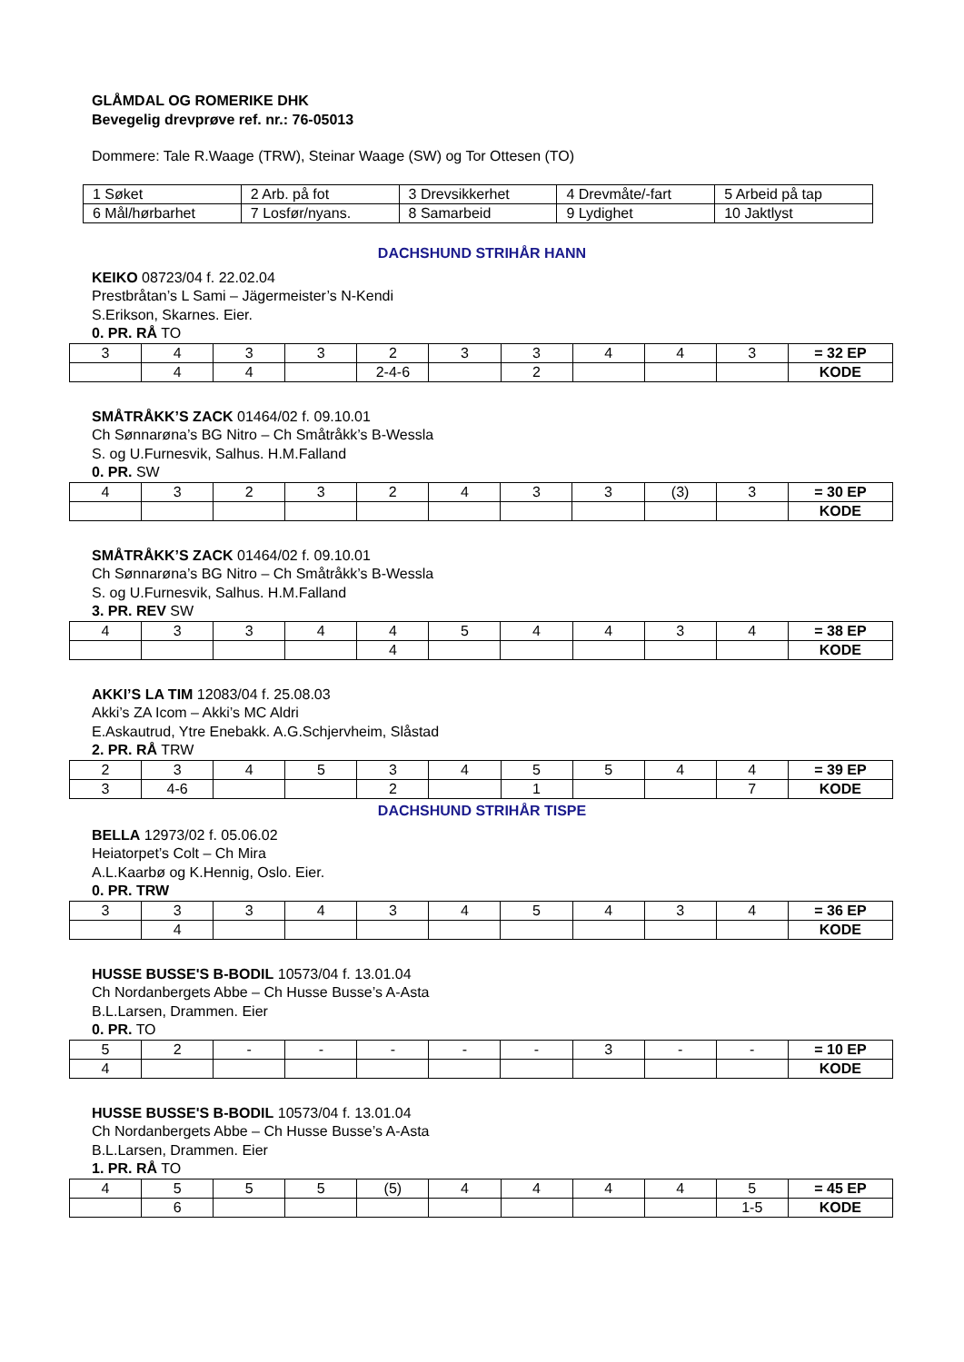GLÅMDAL OG ROMERIKE DHK
Bevegelig drevprøve ref. nr.: 76-05013
Dommere: Tale R.Waage (TRW), Steinar Waage (SW) og Tor Ottesen (TO)
| 1 Søket | 2 Arb. på fot | 3 Drevsikkerhet | 4 Drevmåte/-fart | 5 Arbeid på tap |
| 6 Mål/hørbarhet | 7 Losfør/nyans. | 8 Samarbeid | 9 Lydighet | 10 Jaktlyst |
DACHSHUND STRIHÅR HANN
KEIKO 08723/04 f. 22.02.04
Prestbråtan’s L Sami – Jägermeister’s N-Kendi
S.Erikson, Skarnes. Eier.
0. PR. RÅ TO
| 3 | 4 | 3 | 3 | 2 | 3 | 3 | 4 | 4 | 3 | = 32 EP |
| | 4 | 4 | | 2-4-6 | | 2 | | | | KODE |
SMÅTRÅKK’S ZACK 01464/02 f. 09.10.01
Ch Sønnarøna’s BG Nitro – Ch Småtråkk’s B-Wessla
S. og U.Furnesvik, Salhus. H.M.Falland
0. PR. SW
| 4 | 3 | 2 | 3 | 2 | 4 | 3 | 3 | (3) | 3 | = 30 EP |
| | | | | | | | | | | KODE |
SMÅTRÅKK’S ZACK 01464/02 f. 09.10.01
Ch Sønnarøna’s BG Nitro – Ch Småtråkk’s B-Wessla
S. og U.Furnesvik, Salhus. H.M.Falland
3. PR. REV SW
| 4 | 3 | 3 | 4 | 4 | 5 | 4 | 4 | 3 | 4 | = 38 EP |
| | | | | 4 | | | | | | KODE |
AKKI’S LA TIM 12083/04 f. 25.08.03
Akki’s ZA Icom – Akki’s MC Aldri
E.Askautrud, Ytre Enebakk. A.G.Schjervheim, Slåstad
2. PR. RÅ TRW
| 2 | 3 | 4 | 5 | 3 | 4 | 5 | 5 | 4 | 4 | = 39 EP |
| 3 | 4-6 | | | 2 | | 1 | | | 7 | KODE |
DACHSHUND STRIHÅR TISPE
BELLA 12973/02 f. 05.06.02
Heiatorpet’s Colt – Ch Mira
A.L.Kaarbø og K.Hennig, Oslo. Eier.
0. PR. TRW
| 3 | 3 | 3 | 4 | 3 | 4 | 5 | 4 | 3 | 4 | = 36 EP |
| | 4 | | | | | | | | | KODE |
HUSSE BUSSE'S B-BODIL 10573/04 f. 13.01.04
Ch Nordanbergets Abbe – Ch Husse Busse’s A-Asta
B.L.Larsen, Drammen. Eier
0. PR. TO
| 5 | 2 | - | - | - | - | - | 3 | - | - | = 10 EP |
| 4 | | | | | | | | | | KODE |
HUSSE BUSSE'S B-BODIL 10573/04 f. 13.01.04
Ch Nordanbergets Abbe – Ch Husse Busse’s A-Asta
B.L.Larsen, Drammen. Eier
1. PR. RÅ TO
| 4 | 5 | 5 | 5 | (5) | 4 | 4 | 4 | 4 | 5 | = 45 EP |
| | 6 | | | | | | | | 1-5 | KODE |